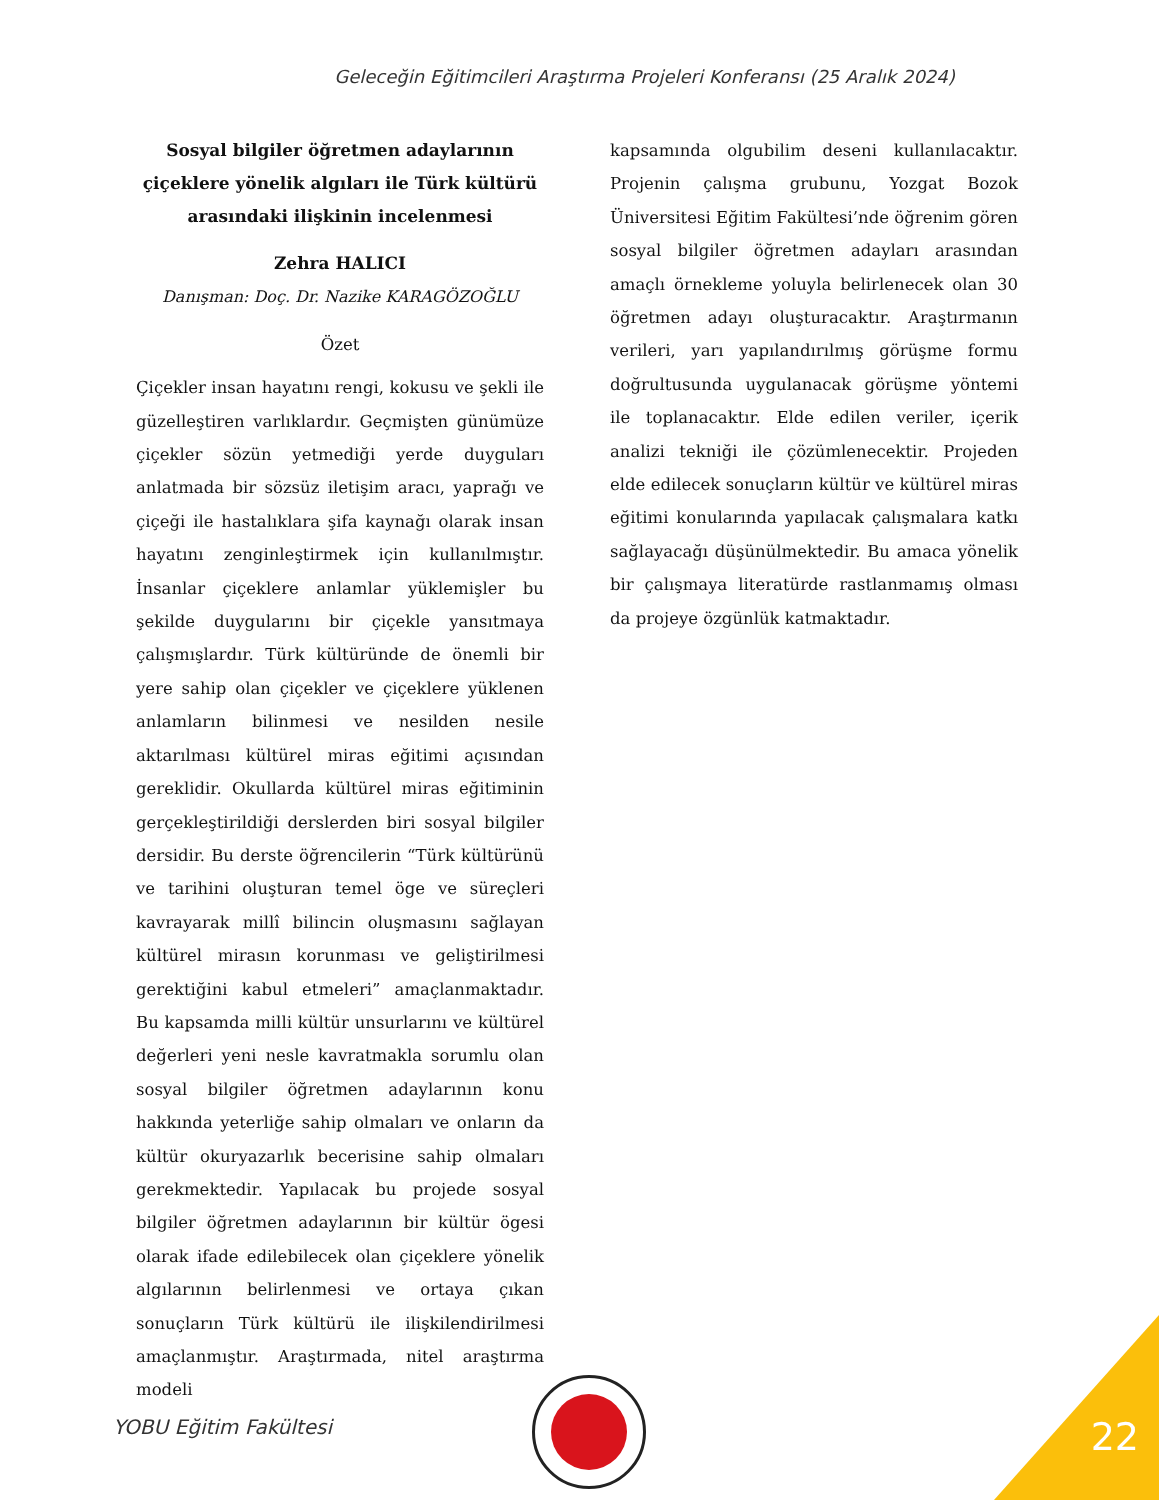Geleceğin Eğitimcileri Araştırma Projeleri Konferansı (25 Aralık 2024)
Sosyal bilgiler öğretmen adaylarının çiçeklere yönelik algıları ile Türk kültürü arasındaki ilişkinin incelenmesi
Zehra HALICI
Danışman: Doç. Dr. Nazike KARAGÖZOĞLU
Özet
Çiçekler insan hayatını rengi, kokusu ve şekli ile güzelleştiren varlıklardır. Geçmişten günümüze çiçekler sözün yetmediği yerde duyguları anlatmada bir sözsüz iletişim aracı, yaprağı ve çiçeği ile hastalıklara şifa kaynağı olarak insan hayatını zenginleştirmek için kullanılmıştır. İnsanlar çiçeklere anlamlar yüklemişler bu şekilde duygularını bir çiçekle yansıtmaya çalışmışlardır. Türk kültüründe de önemli bir yere sahip olan çiçekler ve çiçeklere yüklenen anlamların bilinmesi ve nesilden nesile aktarılması kültürel miras eğitimi açısından gereklidir. Okullarda kültürel miras eğitiminin gerçekleştirildiği derslerden biri sosyal bilgiler dersidir. Bu derste öğrencilerin “Türk kültürünü ve tarihini oluşturan temel öge ve süreçleri kavrayarak millî bilincin oluşmasını sağlayan kültürel mirasın korunması ve geliştirilmesi gerektiğini kabul etmeleri” amaçlanmaktadır. Bu kapsamda milli kültür unsurlarını ve kültürel değerleri yeni nesle kavratmakla sorumlu olan sosyal bilgiler öğretmen adaylarının konu hakkında yeterliğe sahip olmaları ve onların da kültür okuryazarlık becerisine sahip olmaları gerekmektedir. Yapılacak bu projede sosyal bilgiler öğretmen adaylarının bir kültür ögesi olarak ifade edilebilecek olan çiçeklere yönelik algılarının belirlenmesi ve ortaya çıkan sonuçların Türk kültürü ile ilişkilendirilmesi amaçlanmıştır. Araştırmada, nitel araştırma modeli
kapsamında olgubilim deseni kullanılacaktır. Projenin çalışma grubunu, Yozgat Bozok Üniversitesi Eğitim Fakültesi’nde öğrenim gören sosyal bilgiler öğretmen adayları arasından amaçlı örnekleme yoluyla belirlenecek olan 30 öğretmen adayı oluşturacaktır. Araştırmanın verileri, yarı yapılandırılmış görüşme formu doğrultusunda uygulanacak görüşme yöntemi ile toplanacaktır. Elde edilen veriler, içerik analizi tekniği ile çözümlenecektir. Projeden elde edilecek sonuçların kültür ve kültürel miras eğitimi konularında yapılacak çalışmalara katkı sağlayacağı düşünülmektedir. Bu amaca yönelik bir çalışmaya literatürde rastlanmamış olması da projeye özgünlük katmaktadır.
YOBU Eğitim Fakültesi 22